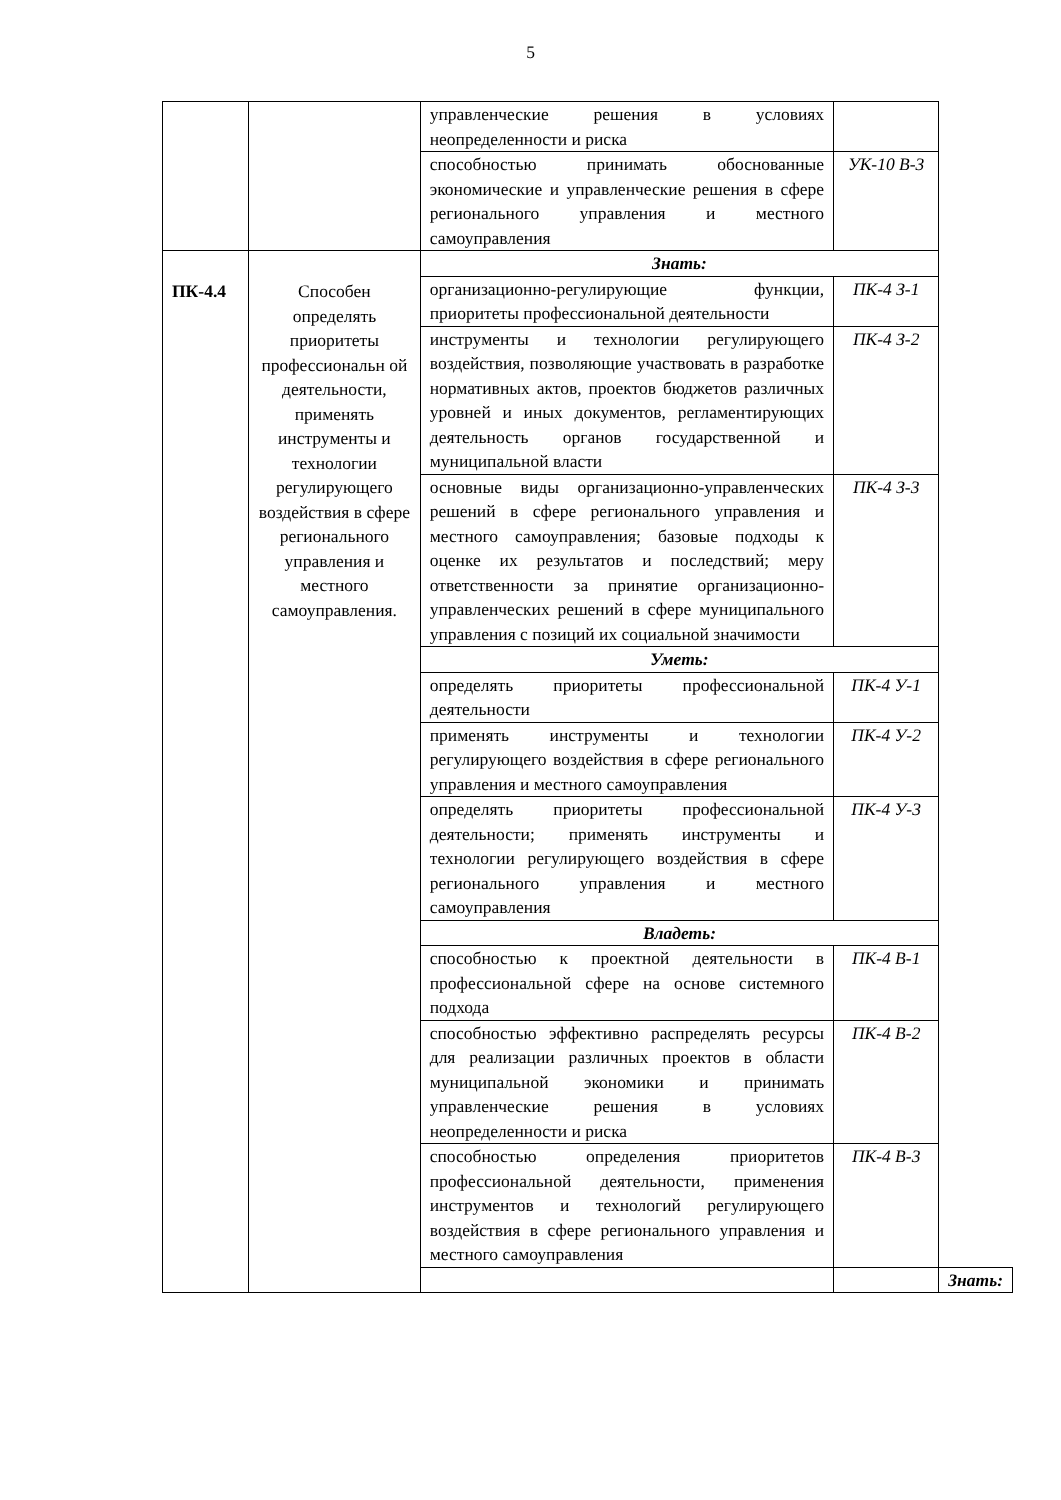5
| | | управленческие решения в условиях неопределенности и риска | | |
| | | способностью принимать обоснованные экономические и управленческие решения в сфере регионального управления и местного самоуправления | УК-10 В-3 | |
| ПК-4.4 | Способен определять приоритеты профессиональн ой деятельности, применять инструменты и технологии регулирующего воздействия в сфере регионального управления и местного самоуправления. | Знать: | | |
| | | организационно-регулирующие функции, приоритеты профессиональной деятельности | ПК-4 З-1 | |
| | | инструменты и технологии регулирующего воздействия, позволяющие участвовать в разработке нормативных актов, проектов бюджетов различных уровней и иных документов, регламентирующих деятельность органов государственной и муниципальной власти | ПК-4 З-2 | |
| | | основные виды организационно-управленческих решений в сфере регионального управления и местного самоуправления; базовые подходы к оценке их результатов и последствий; меру ответственности за принятие организационно-управленческих решений в сфере муниципального управления с позиций их социальной значимости | ПК-4 З-3 | |
| | | Уметь: | | |
| | | определять приоритеты профессиональной деятельности | ПК-4 У-1 | |
| | | применять инструменты и технологии регулирующего воздействия в сфере регионального управления и местного самоуправления | ПК-4 У-2 | |
| | | определять приоритеты профессиональной деятельности; применять инструменты и технологии регулирующего воздействия в сфере регионального управления и местного самоуправления | ПК-4 У-3 | |
| | | Владеть: | | |
| | | способностью к проектной деятельности в профессиональной сфере на основе системного подхода | ПК-4 В-1 | |
| | | способностью эффективно распределять ресурсы для реализации различных проектов в области муниципальной экономики и принимать управленческие решения в условиях неопределенности и риска | ПК-4 В-2 | |
| | | способностью определения приоритетов профессиональной деятельности, применения инструментов и технологий регулирующего воздействия в сфере регионального управления и местного самоуправления | ПК-4 В-3 | |
| | | | | Знать: |